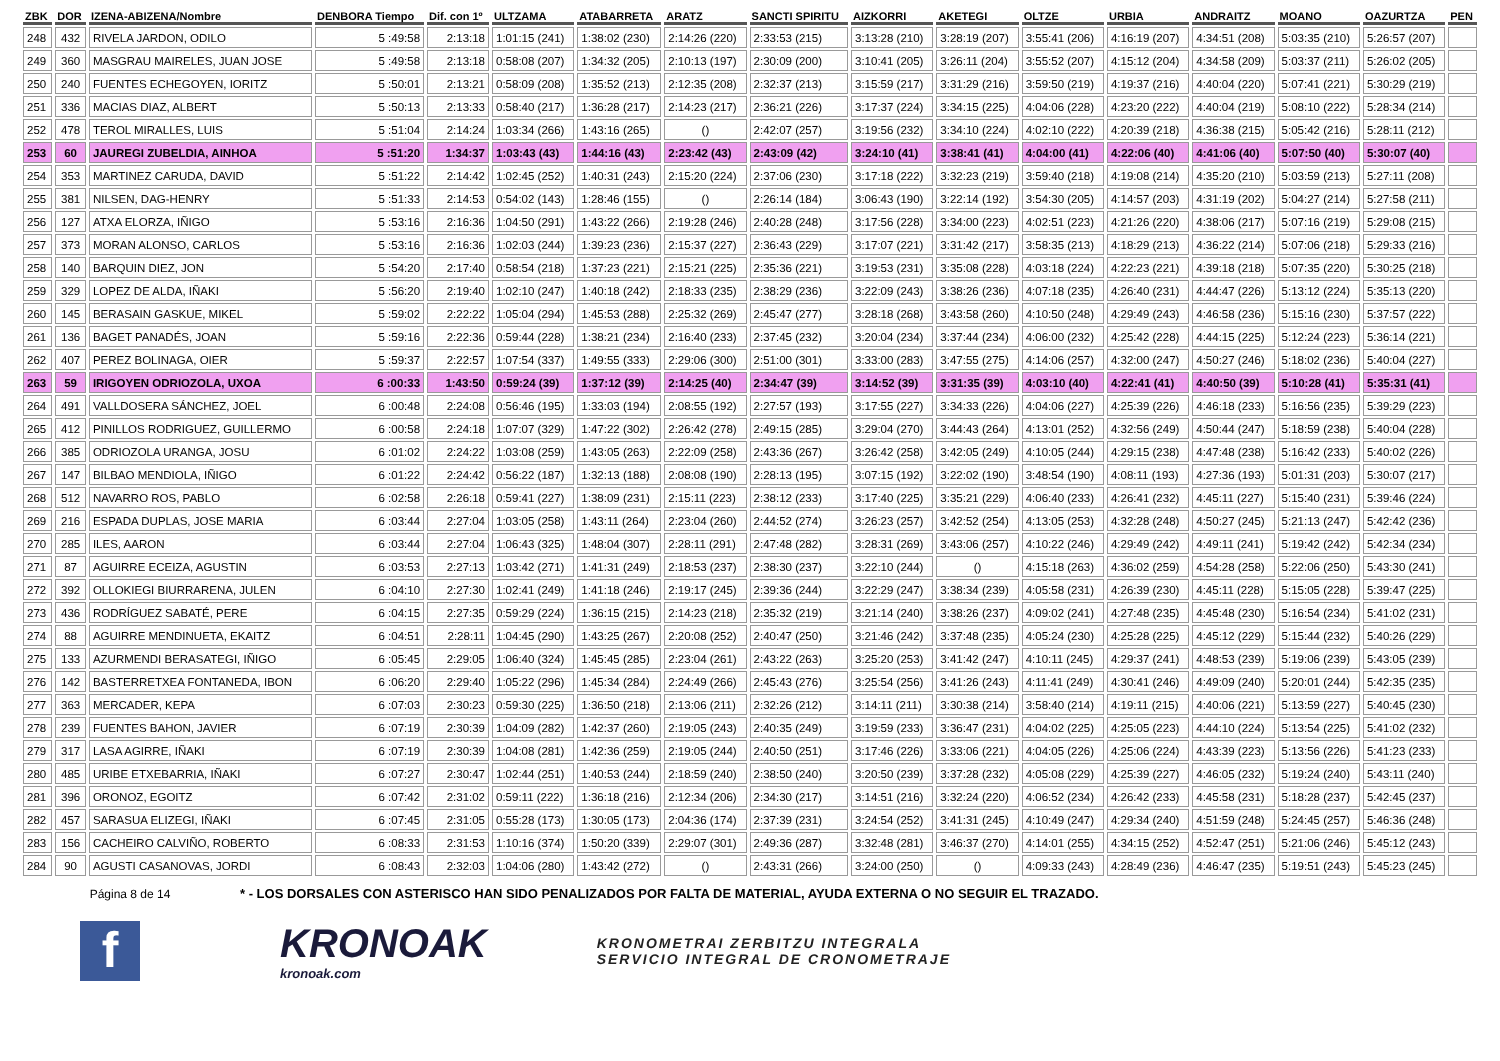| ZBK | DOR | IZENA-ABIZENA/Nombre | DENBORA Tiempo | Dif. con 1º | ULTZAMA | ATABARRETA | ARATZ | SANCTI SPIRITU | AIZKORRI | AKETEGI | OLTZE | URBIA | ANDRAITZ | MOANO | OAZURTZA | PEN |
| --- | --- | --- | --- | --- | --- | --- | --- | --- | --- | --- | --- | --- | --- | --- | --- | --- |
| 248 | 432 | RIVELA JARDON, ODILO | 5 :49:58 | 2:13:18 | 1:01:15 (241) | 1:38:02 (230) | 2:14:26 (220) | 2:33:53 (215) | 3:13:28 (210) | 3:28:19 (207) | 3:55:41 (206) | 4:16:19 (207) | 4:34:51 (208) | 5:03:35 (210) | 5:26:57 (207) | |
| 249 | 360 | MASGRAU MAIRELES, JUAN JOSE | 5 :49:58 | 2:13:18 | 0:58:08 (207) | 1:34:32 (205) | 2:10:13 (197) | 2:30:09 (200) | 3:10:41 (205) | 3:26:11 (204) | 3:55:52 (207) | 4:15:12 (204) | 4:34:58 (209) | 5:03:37 (211) | 5:26:02 (205) | |
| 250 | 240 | FUENTES ECHEGOYEN, IORITZ | 5 :50:01 | 2:13:21 | 0:58:09 (208) | 1:35:52 (213) | 2:12:35 (208) | 2:32:37 (213) | 3:15:59 (217) | 3:31:29 (216) | 3:59:50 (219) | 4:19:37 (216) | 4:40:04 (220) | 5:07:41 (221) | 5:30:29 (219) | |
| 251 | 336 | MACIAS DIAZ, ALBERT | 5 :50:13 | 2:13:33 | 0:58:40 (217) | 1:36:28 (217) | 2:14:23 (217) | 2:36:21 (226) | 3:17:37 (224) | 3:34:15 (225) | 4:04:06 (228) | 4:23:20 (222) | 4:40:04 (219) | 5:08:10 (222) | 5:28:34 (214) | |
| 252 | 478 | TEROL MIRALLES, LUIS | 5 :51:04 | 2:14:24 | 1:03:34 (266) | 1:43:16 (265) | () | 2:42:07 (257) | 3:19:56 (232) | 3:34:10 (224) | 4:02:10 (222) | 4:20:39 (218) | 4:36:38 (215) | 5:05:42 (216) | 5:28:11 (212) | |
| 253 | 60 | JAUREGI ZUBELDIA, AINHOA | 5 :51:20 | 1:34:37 | 1:03:43 (43) | 1:44:16 (43) | 2:23:42 (43) | 2:43:09 (42) | 3:24:10 (41) | 3:38:41 (41) | 4:04:00 (41) | 4:22:06 (40) | 4:41:06 (40) | 5:07:50 (40) | 5:30:07 (40) | |
| 254 | 353 | MARTINEZ CARUDA, DAVID | 5 :51:22 | 2:14:42 | 1:02:45 (252) | 1:40:31 (243) | 2:15:20 (224) | 2:37:06 (230) | 3:17:18 (222) | 3:32:23 (219) | 3:59:40 (218) | 4:19:08 (214) | 4:35:20 (210) | 5:03:59 (213) | 5:27:11 (208) | |
| 255 | 381 | NILSEN, DAG-HENRY | 5 :51:33 | 2:14:53 | 0:54:02 (143) | 1:28:46 (155) | () | 2:26:14 (184) | 3:06:43 (190) | 3:22:14 (192) | 3:54:30 (205) | 4:14:57 (203) | 4:31:19 (202) | 5:04:27 (214) | 5:27:58 (211) | |
| 256 | 127 | ATXA ELORZA, IÑIGO | 5 :53:16 | 2:16:36 | 1:04:50 (291) | 1:43:22 (266) | 2:19:28 (246) | 2:40:28 (248) | 3:17:56 (228) | 3:34:00 (223) | 4:02:51 (223) | 4:21:26 (220) | 4:38:06 (217) | 5:07:16 (219) | 5:29:08 (215) | |
| 257 | 373 | MORAN ALONSO, CARLOS | 5 :53:16 | 2:16:36 | 1:02:03 (244) | 1:39:23 (236) | 2:15:37 (227) | 2:36:43 (229) | 3:17:07 (221) | 3:31:42 (217) | 3:58:35 (213) | 4:18:29 (213) | 4:36:22 (214) | 5:07:06 (218) | 5:29:33 (216) | |
| 258 | 140 | BARQUIN DIEZ, JON | 5 :54:20 | 2:17:40 | 0:58:54 (218) | 1:37:23 (221) | 2:15:21 (225) | 2:35:36 (221) | 3:19:53 (231) | 3:35:08 (228) | 4:03:18 (224) | 4:22:23 (221) | 4:39:18 (218) | 5:07:35 (220) | 5:30:25 (218) | |
| 259 | 329 | LOPEZ DE ALDA, IÑAKI | 5 :56:20 | 2:19:40 | 1:02:10 (247) | 1:40:18 (242) | 2:18:33 (235) | 2:38:29 (236) | 3:22:09 (243) | 3:38:26 (236) | 4:07:18 (235) | 4:26:40 (231) | 4:44:47 (226) | 5:13:12 (224) | 5:35:13 (220) | |
| 260 | 145 | BERASAIN GASKUE, MIKEL | 5 :59:02 | 2:22:22 | 1:05:04 (294) | 1:45:53 (288) | 2:25:32 (269) | 2:45:47 (277) | 3:28:18 (268) | 3:43:58 (260) | 4:10:50 (248) | 4:29:49 (243) | 4:46:58 (236) | 5:15:16 (230) | 5:37:57 (222) | |
| 261 | 136 | BAGET PANADÉS, JOAN | 5 :59:16 | 2:22:36 | 0:59:44 (228) | 1:38:21 (234) | 2:16:40 (233) | 2:37:45 (232) | 3:20:04 (234) | 3:37:44 (234) | 4:06:00 (232) | 4:25:42 (228) | 4:44:15 (225) | 5:12:24 (223) | 5:36:14 (221) | |
| 262 | 407 | PEREZ BOLINAGA, OIER | 5 :59:37 | 2:22:57 | 1:07:54 (337) | 1:49:55 (333) | 2:29:06 (300) | 2:51:00 (301) | 3:33:00 (283) | 3:47:55 (275) | 4:14:06 (257) | 4:32:00 (247) | 4:50:27 (246) | 5:18:02 (236) | 5:40:04 (227) | |
| 263 | 59 | IRIGOYEN ODRIOZOLA, UXOA | 6 :00:33 | 1:43:50 | 0:59:24 (39) | 1:37:12 (39) | 2:14:25 (40) | 2:34:47 (39) | 3:14:52 (39) | 3:31:35 (39) | 4:03:10 (40) | 4:22:41 (41) | 4:40:50 (39) | 5:10:28 (41) | 5:35:31 (41) | |
| 264 | 491 | VALLDOSERA SÁNCHEZ, JOEL | 6 :00:48 | 2:24:08 | 0:56:46 (195) | 1:33:03 (194) | 2:08:55 (192) | 2:27:57 (193) | 3:17:55 (227) | 3:34:33 (226) | 4:04:06 (227) | 4:25:39 (226) | 4:46:18 (233) | 5:16:56 (235) | 5:39:29 (223) | |
| 265 | 412 | PINILLOS RODRIGUEZ, GUILLERMO | 6 :00:58 | 2:24:18 | 1:07:07 (329) | 1:47:22 (302) | 2:26:42 (278) | 2:49:15 (285) | 3:29:04 (270) | 3:44:43 (264) | 4:13:01 (252) | 4:32:56 (249) | 4:50:44 (247) | 5:18:59 (238) | 5:40:04 (228) | |
| 266 | 385 | ODRIOZOLA URANGA, JOSU | 6 :01:02 | 2:24:22 | 1:03:08 (259) | 1:43:05 (263) | 2:22:09 (258) | 2:43:36 (267) | 3:26:42 (258) | 3:42:05 (249) | 4:10:05 (244) | 4:29:15 (238) | 4:47:48 (238) | 5:16:42 (233) | 5:40:02 (226) | |
| 267 | 147 | BILBAO MENDIOLA, IÑIGO | 6 :01:22 | 2:24:42 | 0:56:22 (187) | 1:32:13 (188) | 2:08:08 (190) | 2:28:13 (195) | 3:07:15 (192) | 3:22:02 (190) | 3:48:54 (190) | 4:08:11 (193) | 4:27:36 (193) | 5:01:31 (203) | 5:30:07 (217) | |
| 268 | 512 | NAVARRO ROS, PABLO | 6 :02:58 | 2:26:18 | 0:59:41 (227) | 1:38:09 (231) | 2:15:11 (223) | 2:38:12 (233) | 3:17:40 (225) | 3:35:21 (229) | 4:06:40 (233) | 4:26:41 (232) | 4:45:11 (227) | 5:15:40 (231) | 5:39:46 (224) | |
| 269 | 216 | ESPADA DUPLAS, JOSE MARIA | 6 :03:44 | 2:27:04 | 1:03:05 (258) | 1:43:11 (264) | 2:23:04 (260) | 2:44:52 (274) | 3:26:23 (257) | 3:42:52 (254) | 4:13:05 (253) | 4:32:28 (248) | 4:50:27 (245) | 5:21:13 (247) | 5:42:42 (236) | |
| 270 | 285 | ILES, AARON | 6 :03:44 | 2:27:04 | 1:06:43 (325) | 1:48:04 (307) | 2:28:11 (291) | 2:47:48 (282) | 3:28:31 (269) | 3:43:06 (257) | 4:10:22 (246) | 4:29:49 (242) | 4:49:11 (241) | 5:19:42 (242) | 5:42:34 (234) | |
| 271 | 87 | AGUIRRE ECEIZA, AGUSTIN | 6 :03:53 | 2:27:13 | 1:03:42 (271) | 1:41:31 (249) | 2:18:53 (237) | 2:38:30 (237) | 3:22:10 (244) | () | 4:15:18 (263) | 4:36:02 (259) | 4:54:28 (258) | 5:22:06 (250) | 5:43:30 (241) | |
| 272 | 392 | OLLOKIEGI BIURRARENA, JULEN | 6 :04:10 | 2:27:30 | 1:02:41 (249) | 1:41:18 (246) | 2:19:17 (245) | 2:39:36 (244) | 3:22:29 (247) | 3:38:34 (239) | 4:05:58 (231) | 4:26:39 (230) | 4:45:11 (228) | 5:15:05 (228) | 5:39:47 (225) | |
| 273 | 436 | RODRÍGUEZ SABATÉ, PERE | 6 :04:15 | 2:27:35 | 0:59:29 (224) | 1:36:15 (215) | 2:14:23 (218) | 2:35:32 (219) | 3:21:14 (240) | 3:38:26 (237) | 4:09:02 (241) | 4:27:48 (235) | 4:45:48 (230) | 5:16:54 (234) | 5:41:02 (231) | |
| 274 | 88 | AGUIRRE MENDINUETA, EKAITZ | 6 :04:51 | 2:28:11 | 1:04:45 (290) | 1:43:25 (267) | 2:20:08 (252) | 2:40:47 (250) | 3:21:46 (242) | 3:37:48 (235) | 4:05:24 (230) | 4:25:28 (225) | 4:45:12 (229) | 5:15:44 (232) | 5:40:26 (229) | |
| 275 | 133 | AZURMENDI BERASATEGI, IÑIGO | 6 :05:45 | 2:29:05 | 1:06:40 (324) | 1:45:45 (285) | 2:23:04 (261) | 2:43:22 (263) | 3:25:20 (253) | 3:41:42 (247) | 4:10:11 (245) | 4:29:37 (241) | 4:48:53 (239) | 5:19:06 (239) | 5:43:05 (239) | |
| 276 | 142 | BASTERRETXEA FONTANEDA, IBON | 6 :06:20 | 2:29:40 | 1:05:22 (296) | 1:45:34 (284) | 2:24:49 (266) | 2:45:43 (276) | 3:25:54 (256) | 3:41:26 (243) | 4:11:41 (249) | 4:30:41 (246) | 4:49:09 (240) | 5:20:01 (244) | 5:42:35 (235) | |
| 277 | 363 | MERCADER, KEPA | 6 :07:03 | 2:30:23 | 0:59:30 (225) | 1:36:50 (218) | 2:13:06 (211) | 2:32:26 (212) | 3:14:11 (211) | 3:30:38 (214) | 3:58:40 (214) | 4:19:11 (215) | 4:40:06 (221) | 5:13:59 (227) | 5:40:45 (230) | |
| 278 | 239 | FUENTES BAHON, JAVIER | 6 :07:19 | 2:30:39 | 1:04:09 (282) | 1:42:37 (260) | 2:19:05 (243) | 2:40:35 (249) | 3:19:59 (233) | 3:36:47 (231) | 4:04:02 (225) | 4:25:05 (223) | 4:44:10 (224) | 5:13:54 (225) | 5:41:02 (232) | |
| 279 | 317 | LASA AGIRRE, IÑAKI | 6 :07:19 | 2:30:39 | 1:04:08 (281) | 1:42:36 (259) | 2:19:05 (244) | 2:40:50 (251) | 3:17:46 (226) | 3:33:06 (221) | 4:04:05 (226) | 4:25:06 (224) | 4:43:39 (223) | 5:13:56 (226) | 5:41:23 (233) | |
| 280 | 485 | URIBE ETXEBARRIA, IÑAKI | 6 :07:27 | 2:30:47 | 1:02:44 (251) | 1:40:53 (244) | 2:18:59 (240) | 2:38:50 (240) | 3:20:50 (239) | 3:37:28 (232) | 4:05:08 (229) | 4:25:39 (227) | 4:46:05 (232) | 5:19:24 (240) | 5:43:11 (240) | |
| 281 | 396 | ORONOZ, EGOITZ | 6 :07:42 | 2:31:02 | 0:59:11 (222) | 1:36:18 (216) | 2:12:34 (206) | 2:34:30 (217) | 3:14:51 (216) | 3:32:24 (220) | 4:06:52 (234) | 4:26:42 (233) | 4:45:58 (231) | 5:18:28 (237) | 5:42:45 (237) | |
| 282 | 457 | SARASUA ELIZEGI, IÑAKI | 6 :07:45 | 2:31:05 | 0:55:28 (173) | 1:30:05 (173) | 2:04:36 (174) | 2:37:39 (231) | 3:24:54 (252) | 3:41:31 (245) | 4:10:49 (247) | 4:29:34 (240) | 4:51:59 (248) | 5:24:45 (257) | 5:46:36 (248) | |
| 283 | 156 | CACHEIRO CALVIÑO, ROBERTO | 6 :08:33 | 2:31:53 | 1:10:16 (374) | 1:50:20 (339) | 2:29:07 (301) | 2:49:36 (287) | 3:32:48 (281) | 3:46:37 (270) | 4:14:01 (255) | 4:34:15 (252) | 4:52:47 (251) | 5:21:06 (246) | 5:45:12 (243) | |
| 284 | 90 | AGUSTI CASANOVAS, JORDI | 6 :08:43 | 2:32:03 | 1:04:06 (280) | 1:43:42 (272) | () | 2:43:31 (266) | 3:24:00 (250) | () | 4:09:33 (243) | 4:28:49 (236) | 4:46:47 (235) | 5:19:51 (243) | 5:45:23 (245) | |
Página 8 de 14
* - LOS DORSALES CON ASTERISCO HAN SIDO PENALIZADOS POR FALTA DE MATERIAL, AYUDA EXTERNA O NO SEGUIR EL TRAZADO.
f
KRONOAK
kronoak.com
KRONOMETRAI ZERBITZU INTEGRALA
SERVICIO INTEGRAL DE CRONOMETRAJE